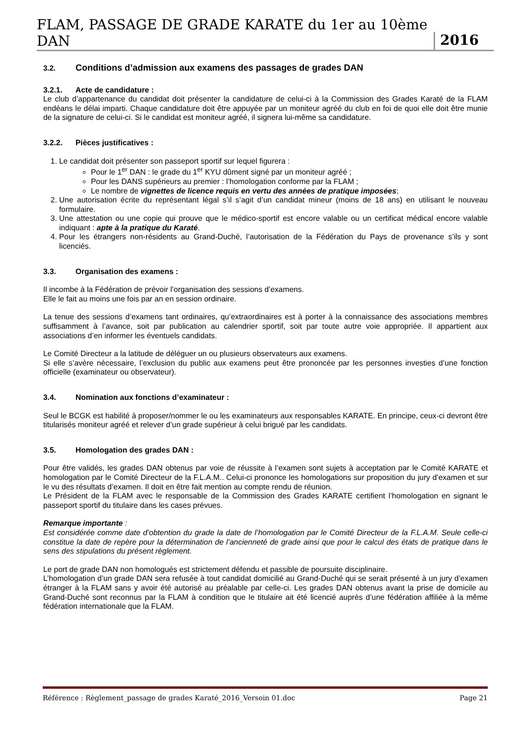FLAM, PASSAGE DE GRADE KARATE du 1er au 10ème DAN 2016
3.2. Conditions d’admission aux examens des passages de grades DAN
3.2.1. Acte de candidature :
Le club d’appartenance du candidat doit présenter la candidature de celui-ci à la Commission des Grades Karaté de la FLAM endéans le délai imparti. Chaque candidature doit être appuyée par un moniteur agréé du club en foi de quoi elle doit être munie de la signature de celui-ci. Si le candidat est moniteur agréé, il signera lui-même sa candidature.
3.2.2. Pièces justificatives :
1. Le candidat doit présenter son passeport sportif sur lequel figurera :
Pour le 1<sup>er</sup> DAN : le grade du 1<sup>er</sup> KYU dûment signé par un moniteur agréé ;
Pour les DANS supérieurs au premier : l’homologation conforme par la FLAM ;
Le nombre de vignettes de licence requis en vertu des années de pratique imposées;
2. Une autorisation écrite du représentant légal s’il s’agit d’un candidat mineur (moins de 18 ans) en utilisant le nouveau formulaire.
3. Une attestation ou une copie qui prouve que le médico-sportif est encore valable ou un certificat médical encore valable indiquant : apte à la pratique du Karaté.
4. Pour les étrangers non-résidents au Grand-Duché, l’autorisation de la Fédération du Pays de provenance s’ils y sont licenciés.
3.3. Organisation des examens :
Il incombe à la Fédération de prévoir l’organisation des sessions d’examens.
Elle le fait au moins une fois par an en session ordinaire.
La tenue des sessions d’examens tant ordinaires, qu’extraordinaires est à porter à la connaissance des associations membres suffisamment à l’avance, soit par publication au calendrier sportif, soit par toute autre voie appropriée. Il appartient aux associations d’en informer les éventuels candidats.
Le Comité Directeur a la latitude de déléguer un ou plusieurs observateurs aux examens.
Si elle s’avère nécessaire, l’exclusion du public aux examens peut être prononcée par les personnes investies d’une fonction officielle (examinateur ou observateur).
3.4. Nomination aux fonctions d’examinateur :
Seul le BCGK est habilité à proposer/nommer le ou les examinateurs aux responsables KARATE. En principe, ceux-ci devront être titularisés moniteur agréé et relever d’un grade supérieur à celui brigué par les candidats.
3.5. Homologation des grades DAN :
Pour être validés, les grades DAN obtenus par voie de réussite à l’examen sont sujets à acceptation par le Comité KARATE et homologation par le Comité Directeur de la F.L.A.M.. Celui-ci prononce les homologations sur proposition du jury d’examen et sur le vu des résultats d’examen. Il doit en être fait mention au compte rendu de réunion.
Le Président de la FLAM avec le responsable de la Commission des Grades KARATE certifient l’homologation en signant le passeport sportif du titulaire dans les cases prévues.
Remarque importante :
Est considérée comme date d’obtention du grade la date de l’homologation par le Comité Directeur de la F.L.A.M. Seule celle-ci constitue la date de repère pour la détermination de l’ancienneté de grade ainsi que pour le calcul des états de pratique dans le sens des stipulations du présent règlement.
Le port de grade DAN non homologués est strictement défendu et passible de poursuite disciplinaire.
L’homologation d’un grade DAN sera refusée à tout candidat domicilié au Grand-Duché qui se serait présenté à un jury d’examen étranger à la FLAM sans y avoir été autorisé au préalable par celle-ci. Les grades DAN obtenus avant la prise de domicile au Grand-Duché sont reconnus par la FLAM à condition que le titulaire ait été licencié auprès d’une fédération affiliée à la même fédération internationale que la FLAM.
Référence : Règlement_passage de grades Karaté_2016_Versoin 01.doc Page 21